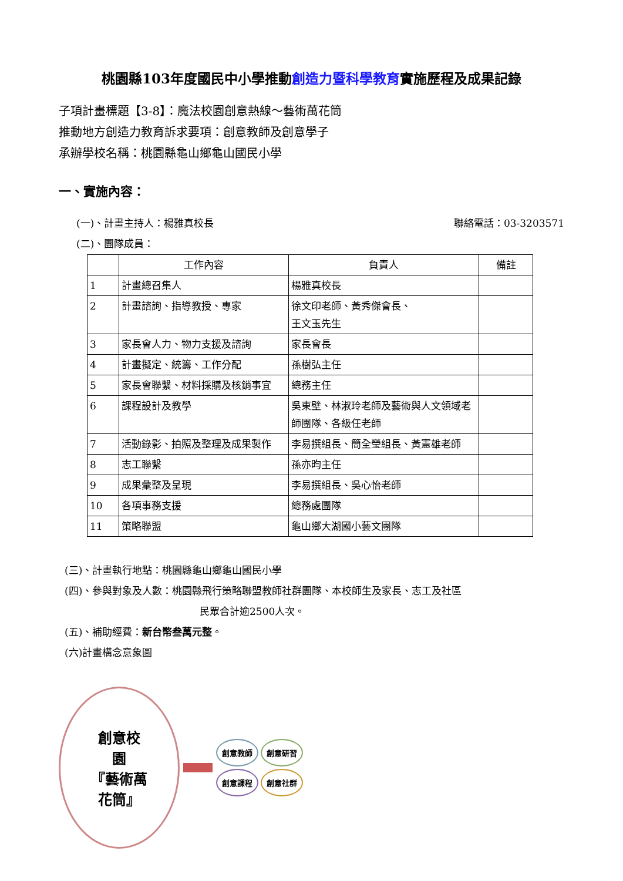桃園縣103年度國民中小學推動創造力暨科學教育實施歷程及成果記錄
子項計畫標題【3-8】：魔法校園創意熱線～藝術萬花筒
推動地方創造力教育訴求要項：創意教師及創意學子
承辦學校名稱：桃園縣龜山鄉龜山國民小學
一、實施內容：
(一)、計畫主持人：楊雅真校長 聯絡電話：03-3203571
(二)、團隊成員：
| | 工作內容 | 負責人 | 備註 |
| --- | --- | --- | --- |
| 1 | 計畫總召集人 | 楊雅真校長 | |
| 2 | 計畫諮詢、指導教授、專家 | 徐文印老師、黃秀傑會長、 王文玉先生 | |
| 3 | 家長會人力、物力支援及諮詢 | 家長會長 | |
| 4 | 計畫擬定、統籌、工作分配 | 孫樹弘主任 | |
| 5 | 家長會聯繫、材料採購及核銷事宜 | 總務主任 | |
| 6 | 課程設計及教學 | 吳東壁、林淑玲老師及藝術與人文領域老師團隊、各級任老師 | |
| 7 | 活動錄影、拍照及整理及成果製作 | 李易撰組長、簡全瑩組長、黃憲雄老師 | |
| 8 | 志工聯繫 | 孫亦昀主任 | |
| 9 | 成果彙整及呈現 | 李易撰組長、吳心怡老師 | |
| 10 | 各項事務支援 | 總務處團隊 | |
| 11 | 策略聯盟 | 龜山鄉大湖國小藝文團隊 | |
(三)、計畫執行地點：桃園縣龜山鄉龜山國民小學
(四)、參與對象及人數：桃園縣飛行策略聯盟教師社群團隊、本校師生及家長、志工及社區
民眾合計逾2500人次。
(五)、補助經費：新台幣叁萬元整。
(六)計畫構念意象圖
創意校
園
『藝術萬
花筒』
創意教師 創意研習 創意課程 創意社群